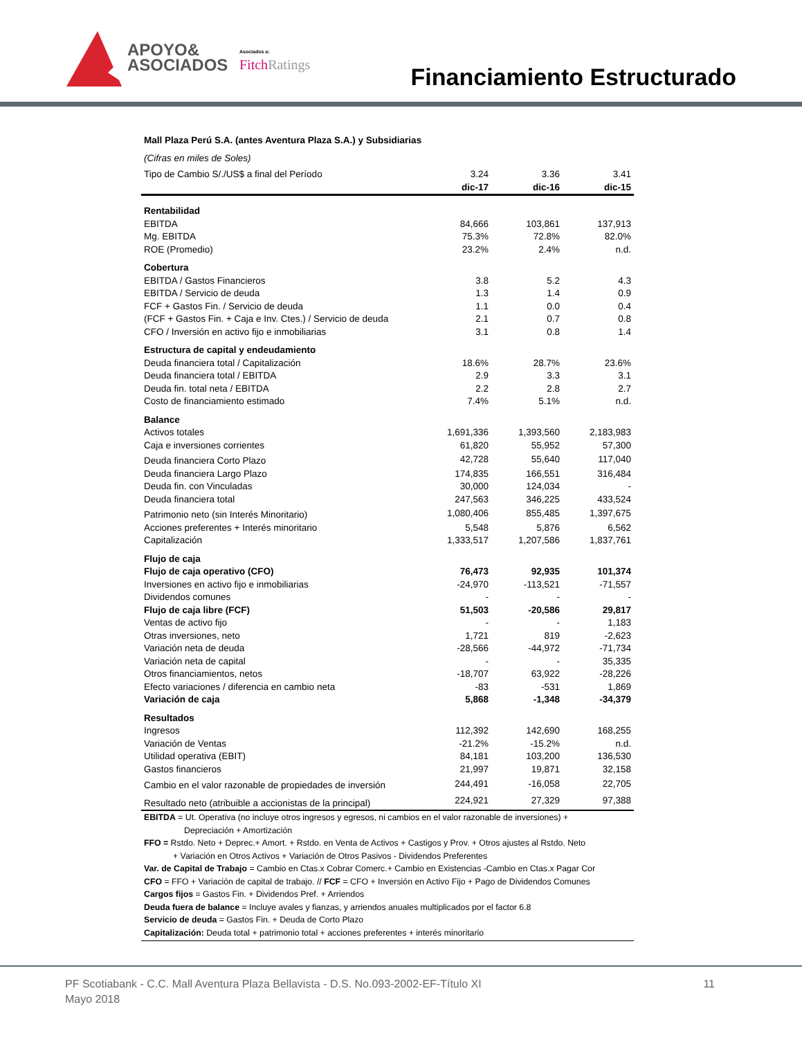APOYO&
ASOCIADOS
Asociados a:
FitchRatings
Financiamiento Estructurado
| Mall Plaza Perú S.A. (antes Aventura Plaza S.A.) y Subsidiarias | | | |
| (Cifras en miles de Soles) | | | |
| Tipo de Cambio S/./US$ a final del Período | 3.24 | 3.36 | 3.41 |
| | dic-17 | dic-16 | dic-15 |
| Rentabilidad | | | |
| EBITDA | 84,666 | 103,861 | 137,913 |
| Mg. EBITDA | 75.3% | 72.8% | 82.0% |
| ROE (Promedio) | 23.2% | 2.4% | n.d. |
| Cobertura | | | |
| EBITDA / Gastos Financieros | 3.8 | 5.2 | 4.3 |
| EBITDA / Servicio de deuda | 1.3 | 1.4 | 0.9 |
| FCF + Gastos Fin. / Servicio de deuda | 1.1 | 0.0 | 0.4 |
| (FCF + Gastos Fin. + Caja e Inv. Ctes.) / Servicio de deuda | 2.1 | 0.7 | 0.8 |
| CFO / Inversión en activo fijo e inmobiliarias | 3.1 | 0.8 | 1.4 |
| Estructura de capital y endeudamiento | | | |
| Deuda financiera total / Capitalización | 18.6% | 28.7% | 23.6% |
| Deuda financiera total / EBITDA | 2.9 | 3.3 | 3.1 |
| Deuda fin. total neta / EBITDA | 2.2 | 2.8 | 2.7 |
| Costo de financiamiento estimado | 7.4% | 5.1% | n.d. |
| Balance | | | |
| Activos totales | 1,691,336 | 1,393,560 | 2,183,983 |
| Caja e inversiones corrientes | 61,820 | 55,952 | 57,300 |
| Deuda financiera Corto Plazo | 42,728 | 55,640 | 117,040 |
| Deuda financiera Largo Plazo | 174,835 | 166,551 | 316,484 |
| Deuda fin. con Vinculadas | 30,000 | 124,034 | - |
| Deuda financiera total | 247,563 | 346,225 | 433,524 |
| Patrimonio neto (sin Interés Minoritario) | 1,080,406 | 855,485 | 1,397,675 |
| Acciones preferentes + Interés minoritario | 5,548 | 5,876 | 6,562 |
| Capitalización | 1,333,517 | 1,207,586 | 1,837,761 |
| Flujo de caja | | | |
| Flujo de caja operativo (CFO) | 76,473 | 92,935 | 101,374 |
| Inversiones en activo fijo e inmobiliarias | -24,970 | -113,521 | -71,557 |
| Dividendos comunes | - | - | - |
| Flujo de caja libre (FCF) | 51,503 | -20,586 | 29,817 |
| Ventas de activo fijo | - | - | 1,183 |
| Otras inversiones, neto | 1,721 | 819 | -2,623 |
| Variación neta de deuda | -28,566 | -44,972 | -71,734 |
| Variación neta de capital | - | - | 35,335 |
| Otros financiamientos, netos | -18,707 | 63,922 | -28,226 |
| Efecto variaciones / diferencia en cambio neta | -83 | -531 | 1,869 |
| Variación de caja | 5,868 | -1,348 | -34,379 |
| Resultados | | | |
| Ingresos | 112,392 | 142,690 | 168,255 |
| Variación de Ventas | -21.2% | -15.2% | n.d. |
| Utilidad operativa (EBIT) | 84,181 | 103,200 | 136,530 |
| Gastos financieros | 21,997 | 19,871 | 32,158 |
| Cambio en el valor razonable de propiedades de inversión | 244,491 | -16,058 | 22,705 |
| Resultado neto (atribuible a accionistas de la principal) | 224,921 | 27,329 | 97,388 |
EBITDA = Ut. Operativa (no incluye otros ingresos y egresos, ni cambios en el valor razonable de inversiones) +
Depreciación + Amortización
FFO = Rstdo. Neto + Deprec.+ Amort. + Rstdo. en Venta de Activos + Castigos y Prov. + Otros ajustes al Rstdo. Neto
+ Variación en Otros Activos + Variación de Otros Pasivos - Dividendos Preferentes
Var. de Capital de Trabajo = Cambio en Ctas.x Cobrar Comerc.+ Cambio en Existencias -Cambio en Ctas.x Pagar Cor
CFO = FFO + Variación de capital de trabajo. // FCF = CFO + Inversión en Activo Fijo + Pago de Dividendos Comunes
Cargos fijos = Gastos Fin. + Dividendos Pref. + Arriendos
Deuda fuera de balance = Incluye avales y fianzas, y arriendos anuales multiplicados por el factor 6.8
Servicio de deuda = Gastos Fin. + Deuda de Corto Plazo
Capitalización: Deuda total + patrimonio total + acciones preferentes + interés minoritario
PF Scotiabank - C.C. Mall Aventura Plaza Bellavista - D.S. No.093-2002-EF-Título XI
Mayo 2018
11